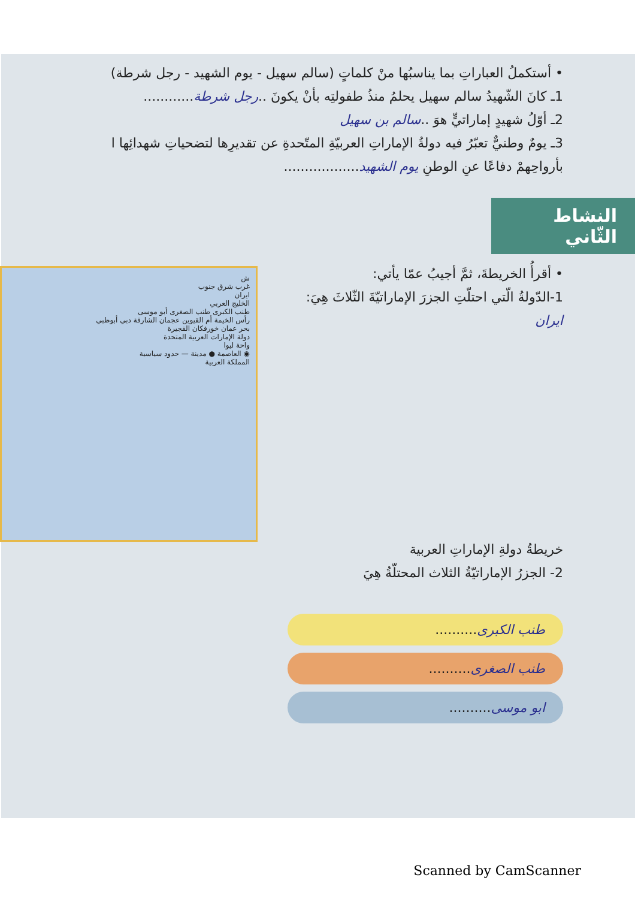• أستكملُ العباراتِ بما يناسبُها منْ كلماتٍ (سالم سهيل - يوم الشهيد - رجل شرطة)
1ـ كانَ الشّهيدُ سالم سهيل يحلمُ منذُ طفولتِه بأنْ يكونَ ..رجل شرطة............
2ـ أوّلُ شهيدٍ إماراتيٍّ هوَ ..سالم بن سهيل
3ـ يومٌ وطنيٌّ تعبّرُ فيه دولةُ الإماراتِ العربيّةِ المتّحدةِ عن تقديرِها لتضحياتِ شهدائِها ا
بأرواحِهمْ دفاعًا عنِ الوطنِ يوم الشهيد..................
النشاط الثّاني
ش
غرب شرق جنوب
ايران
الخليج العربي
طنب الكبرى طنب الصغرى أبو موسى
رأس الخيمة أم القيوين عجمان الشارقة دبي أبوظبي
بحر عمان خورفكان الفجيرة
دولة الإمارات العربية المتحدة
واحة ليوا
◉ العاصمة ● مدينة — حدود سياسية
المملكة العربية
• أقرأُ الخريطةَ، ثمَّ أجيبُ عمّا يأتي:
1-الدّولةُ الّتي احتلّتِ الجزرَ الإماراتيّةَ الثّلاثَ هِيَ:
ايران
خريطةُ دولةِ الإماراتِ العربية
2- الجزرُ الإماراتيّةُ الثلاث المحتلّةُ هِيَ
طنب الكبرى..........
طنب الصغرى..........
ابو موسى..........
Scanned by CamScanner